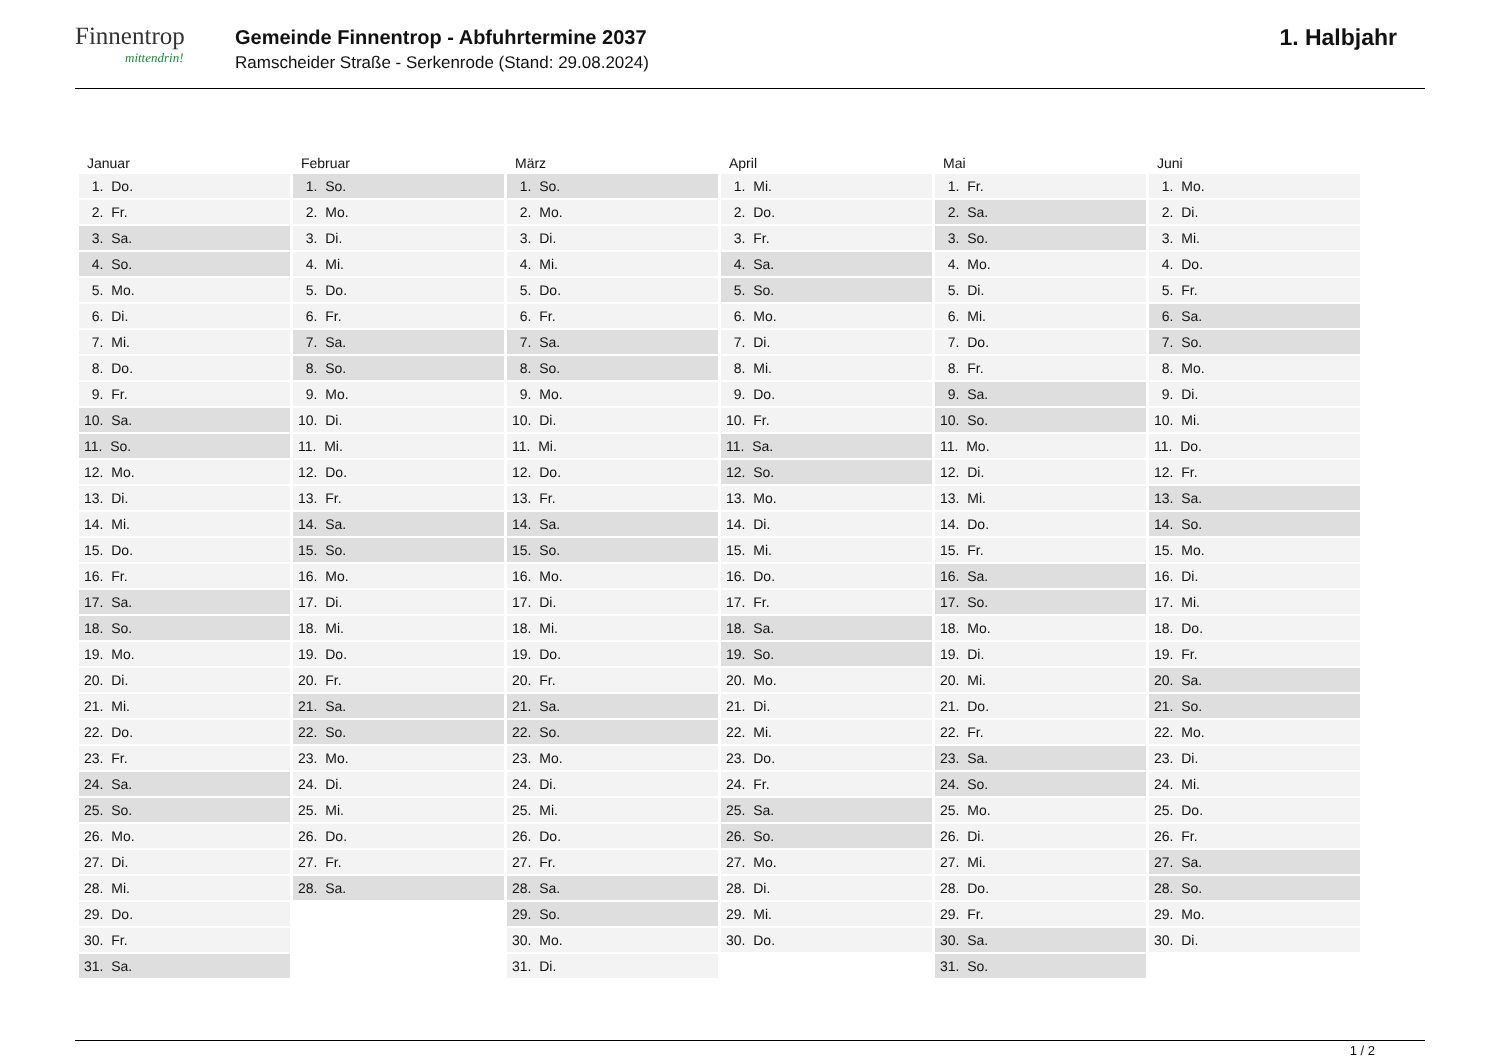Finnentrop
mittendrin!
Gemeinde Finnentrop - Abfuhrtermine 2037
Ramscheider Straße - Serkenrode (Stand: 29.08.2024)
1. Halbjahr
| Januar | Februar | März | April | Mai | Juni |
| --- | --- | --- | --- | --- | --- |
| 1. Do. | 1. So. | 1. So. | 1. Mi. | 1. Fr. | 1. Mo. |
| 2. Fr. | 2. Mo. | 2. Mo. | 2. Do. | 2. Sa. | 2. Di. |
| 3. Sa. | 3. Di. | 3. Di. | 3. Fr. | 3. So. | 3. Mi. |
| 4. So. | 4. Mi. | 4. Mi. | 4. Sa. | 4. Mo. | 4. Do. |
| 5. Mo. | 5. Do. | 5. Do. | 5. So. | 5. Di. | 5. Fr. |
| 6. Di. | 6. Fr. | 6. Fr. | 6. Mo. | 6. Mi. | 6. Sa. |
| 7. Mi. | 7. Sa. | 7. Sa. | 7. Di. | 7. Do. | 7. So. |
| 8. Do. | 8. So. | 8. So. | 8. Mi. | 8. Fr. | 8. Mo. |
| 9. Fr. | 9. Mo. | 9. Mo. | 9. Do. | 9. Sa. | 9. Di. |
| 10. Sa. | 10. Di. | 10. Di. | 10. Fr. | 10. So. | 10. Mi. |
| 11. So. | 11. Mi. | 11. Mi. | 11. Sa. | 11. Mo. | 11. Do. |
| 12. Mo. | 12. Do. | 12. Do. | 12. So. | 12. Di. | 12. Fr. |
| 13. Di. | 13. Fr. | 13. Fr. | 13. Mo. | 13. Mi. | 13. Sa. |
| 14. Mi. | 14. Sa. | 14. Sa. | 14. Di. | 14. Do. | 14. So. |
| 15. Do. | 15. So. | 15. So. | 15. Mi. | 15. Fr. | 15. Mo. |
| 16. Fr. | 16. Mo. | 16. Mo. | 16. Do. | 16. Sa. | 16. Di. |
| 17. Sa. | 17. Di. | 17. Di. | 17. Fr. | 17. So. | 17. Mi. |
| 18. So. | 18. Mi. | 18. Mi. | 18. Sa. | 18. Mo. | 18. Do. |
| 19. Mo. | 19. Do. | 19. Do. | 19. So. | 19. Di. | 19. Fr. |
| 20. Di. | 20. Fr. | 20. Fr. | 20. Mo. | 20. Mi. | 20. Sa. |
| 21. Mi. | 21. Sa. | 21. Sa. | 21. Di. | 21. Do. | 21. So. |
| 22. Do. | 22. So. | 22. So. | 22. Mi. | 22. Fr. | 22. Mo. |
| 23. Fr. | 23. Mo. | 23. Mo. | 23. Do. | 23. Sa. | 23. Di. |
| 24. Sa. | 24. Di. | 24. Di. | 24. Fr. | 24. So. | 24. Mi. |
| 25. So. | 25. Mi. | 25. Mi. | 25. Sa. | 25. Mo. | 25. Do. |
| 26. Mo. | 26. Do. | 26. Do. | 26. So. | 26. Di. | 26. Fr. |
| 27. Di. | 27. Fr. | 27. Fr. | 27. Mo. | 27. Mi. | 27. Sa. |
| 28. Mi. | 28. Sa. | 28. Sa. | 28. Di. | 28. Do. | 28. So. |
| 29. Do. | | 29. So. | 29. Mi. | 29. Fr. | 29. Mo. |
| 30. Fr. | | 30. Mo. | 30. Do. | 30. Sa. | 30. Di. |
| 31. Sa. | | 31. Di. | | 31. So. | |
1 / 2